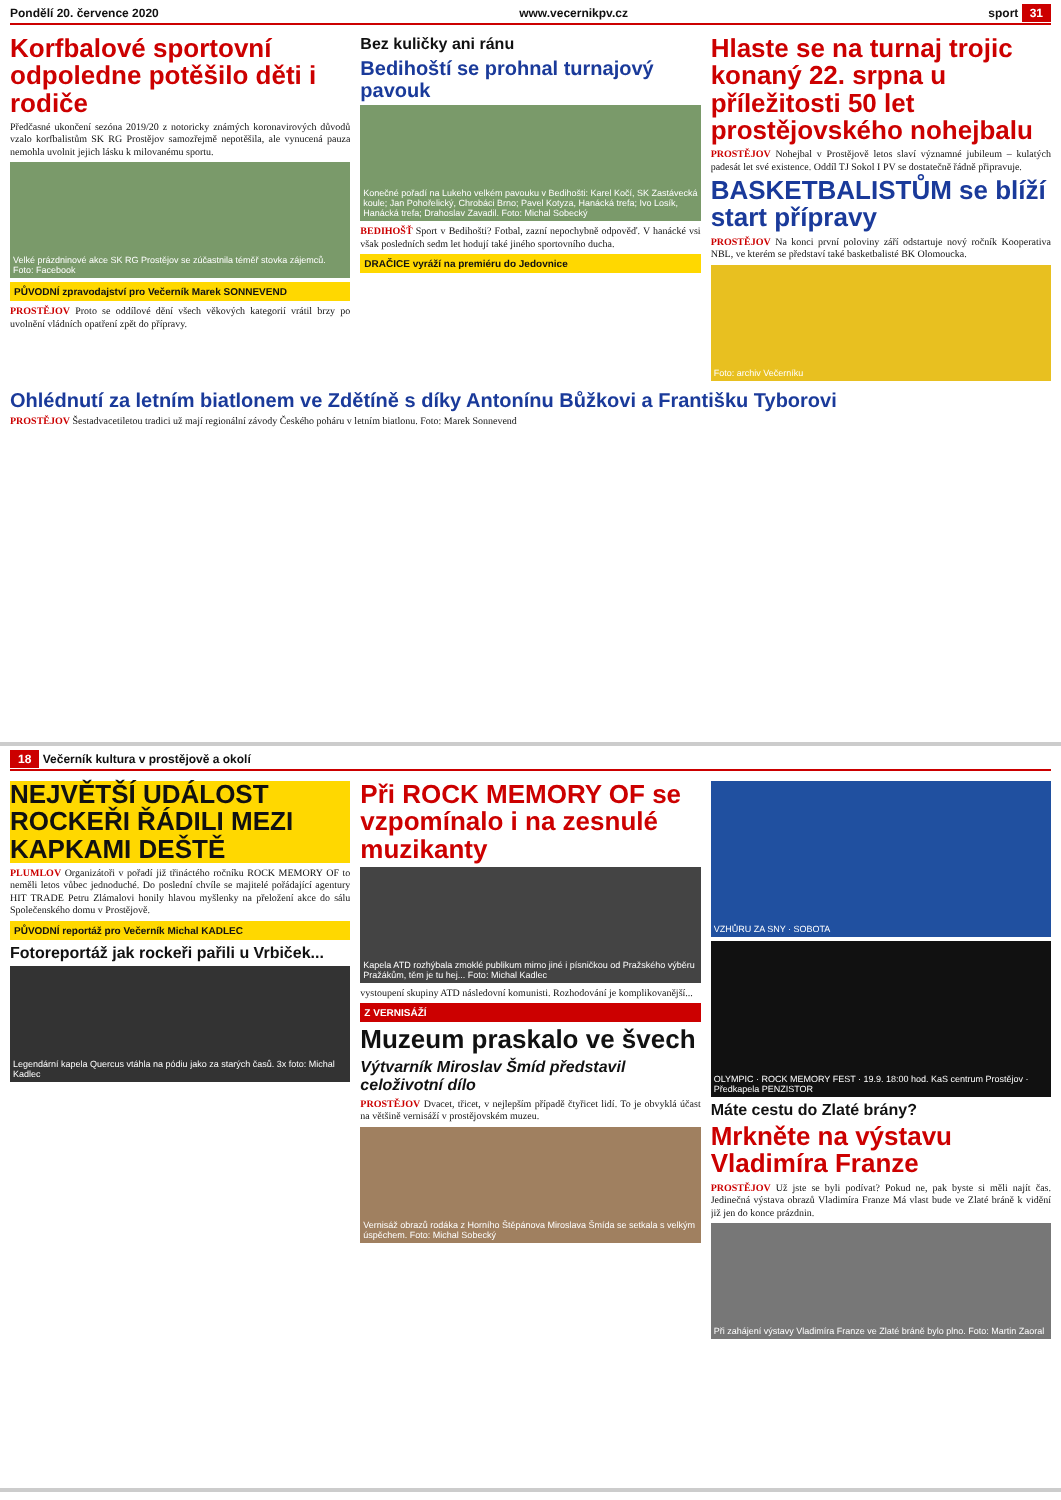Pondělí 20. července 2020 www.vecernikpv.cz sport 31
Korfbalové sportovní odpoledne potěšilo děti i rodiče
Předčasné ukončení sezóna 2019/20 z notoricky známých koronavirových důvodů vzalo korfbalistům SK RG Prostějov samozřejmě nepotěšila, ale vynucená pauza nemohla uvolnit jejich lásku k milovanému sportu.
Velké prázdninové akce SK RG Prostějov se zúčastnila téměř stovka zájemců. Foto: Facebook
PŮVODNÍ zpravodajství pro Večerník Marek SONNEVEND
PROSTĚJOV Proto se oddílové dění všech věkových kategorií vrátil brzy po uvolnění vládních opatření zpět do přípravy.
Bez kuličky ani ránu
Bedihoští se prohnal turnajový pavouk
Konečné pořadí na Lukeho velkém pavouku v Bedihošti: Karel Kočí, SK Zastávecká koule; Jan Pohořelický, Chrobáci Brno; Pavel Kotyza, Hanácká trefa; Ivo Losík, Hanácká trefa; Drahoslav Zavadil. Foto: Michal Sobecký
BEDIHOŠŤ Sport v Bedihošti? Fotbal, zazní nepochybně odpověď. V hanácké vsi však posledních sedm let hodují také jiného sportovního ducha.
DRAČICE vyráží na premiéru do Jedovnice
Hlaste se na turnaj trojic konaný 22. srpna u příležitosti 50 let prostějovského nohejbalu
PROSTĚJOV Nohejbal v Prostějově letos slaví významné jubileum – kulatých padesát let své existence. Oddíl TJ Sokol I PV se dostatečně řádně připravuje.
BASKETBALISTŮM se blíží start přípravy
PROSTĚJOV Na konci první poloviny září odstartuje nový ročník Kooperativa NBL, ve kterém se představí také basketbalisté BK Olomoucka.
Foto: archiv Večerníku
Ohlédnutí za letním biatlonem ve Zdětíně s díky Antonínu Bůžkovi a Františku Tyborovi
PROSTĚJOV Šestadvacetiletou tradici už mají regionální závody Českého poháru v letním biatlonu. Foto: Marek Sonnevend
18 Večerník kultura v prostějově a okolí
NEJVĚTŠÍ UDÁLOST ROCKEŘI ŘÁDILI MEZI KAPKAMI DEŠTĚ
PLUMLOV Organizátoři v pořadí již třináctého ročníku ROCK MEMORY OF to neměli letos vůbec jednoduché. Do poslední chvíle se majitelé pořádající agentury HIT TRADE Petru Zlámalovi honily hlavou myšlenky na přeložení akce do sálu Společenského domu v Prostějově.
PŮVODNÍ reportáž pro Večerník Michal KADLEC
Fotoreportáž jak rockeři pařili u Vrbiček...
Legendární kapela Quercus vtáhla na pódiu jako za starých časů. 3x foto: Michal Kadlec
Při ROCK MEMORY OF se vzpomínalo i na zesnulé muzikanty
Kapela ATD rozhýbala zmoklé publikum mimo jiné i písničkou od Pražského výběru Pražákům, těm je tu hej... Foto: Michal Kadlec
vystoupení skupiny ATD následovní komunisti. Rozhodování je komplikovanější...
Z VERNISÁŽÍ
Muzeum praskalo ve švech
Výtvarník Miroslav Šmíd představil celoživotní dílo
PROSTĚJOV Dvacet, třicet, v nejlepším případě čtyřicet lidí. To je obvyklá účast na většině vernisáží v prostějovském muzeu.
Vernisáž obrazů rodáka z Horního Štěpánova Miroslava Šmída se setkala s velkým úspěchem. Foto: Michal Sobecký
VZHŮRU ZA SNY · SOBOTA
OLYMPIC · ROCK MEMORY FEST · 19.9. 18:00 hod. KaS centrum Prostějov · Předkapela PENZISTOR
Máte cestu do Zlaté brány?
Mrkněte na výstavu Vladimíra Franze
PROSTĚJOV Už jste se byli podívat? Pokud ne, pak byste si měli najít čas. Jedinečná výstava obrazů Vladimíra Franze Má vlast bude ve Zlaté bráně k vidění již jen do konce prázdnin.
Při zahájení výstavy Vladimíra Franze ve Zlaté bráně bylo plno. Foto: Martin Zaoral